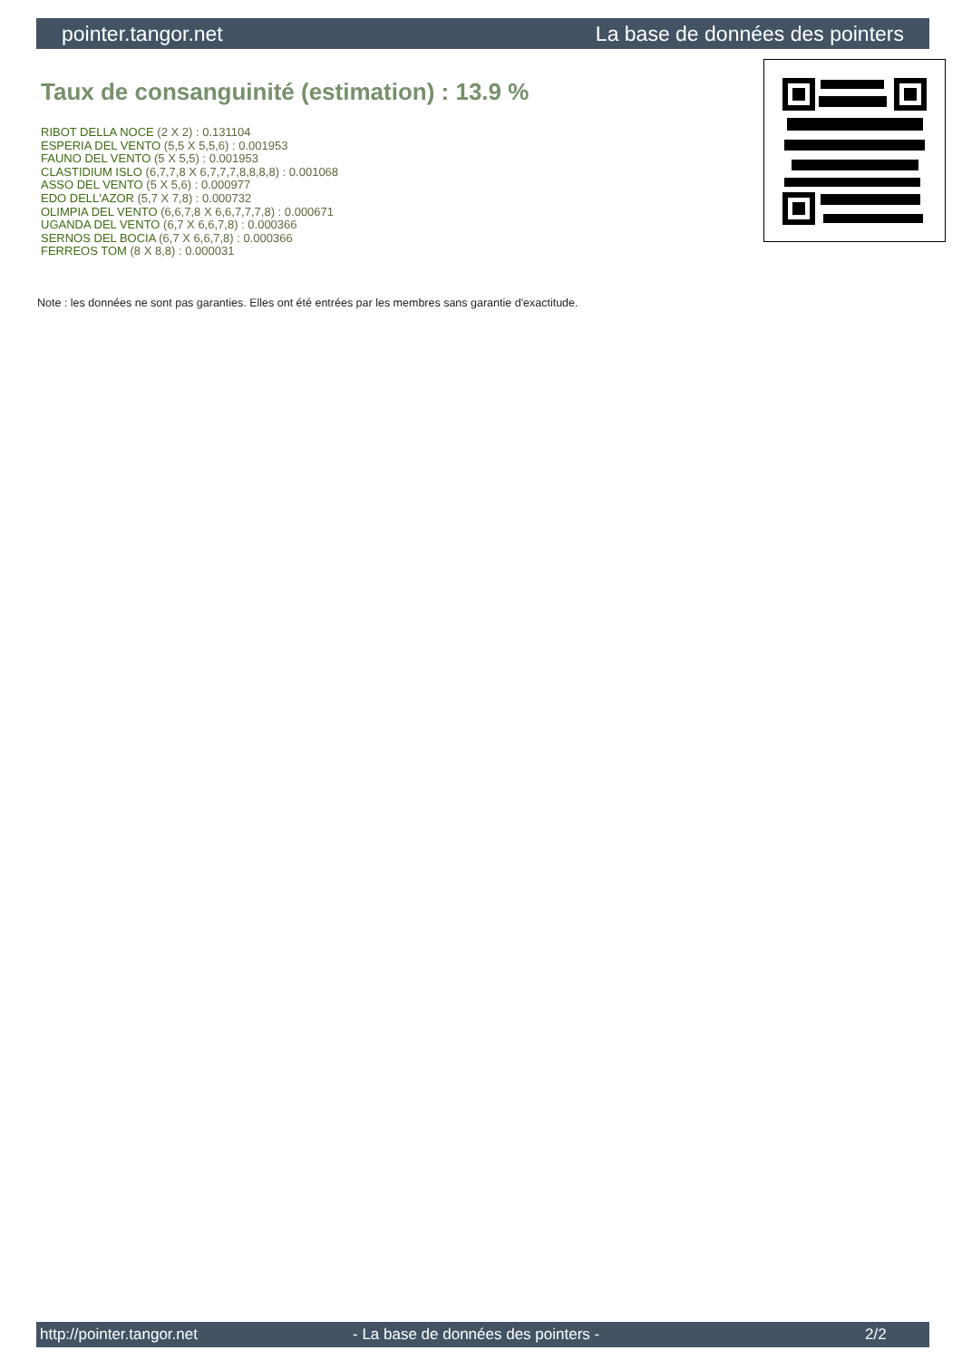pointer.tangor.net La base de données des pointers
Taux de consanguinité (estimation) : 13.9 %
RIBOT DELLA NOCE (2 X 2) : 0.131104
ESPERIA DEL VENTO (5,5 X 5,5,6) : 0.001953
FAUNO DEL VENTO (5 X 5,5) : 0.001953
CLASTIDIUM ISLO (6,7,7,8 X 6,7,7,7,8,8,8,8) : 0.001068
ASSO DEL VENTO (5 X 5,6) : 0.000977
EDO DELL'AZOR (5,7 X 7,8) : 0.000732
OLIMPIA DEL VENTO (6,6,7,8 X 6,6,7,7,7,8) : 0.000671
UGANDA DEL VENTO (6,7 X 6,6,7,8) : 0.000366
SERNOS DEL BOCIA (6,7 X 6,6,7,8) : 0.000366
FERREOS TOM (8 X 8,8) : 0.000031
Note : les données ne sont pas garanties. Elles ont été entrées par les membres sans garantie d'exactitude.
http://pointer.tangor.net - La base de données des pointers - 2/2